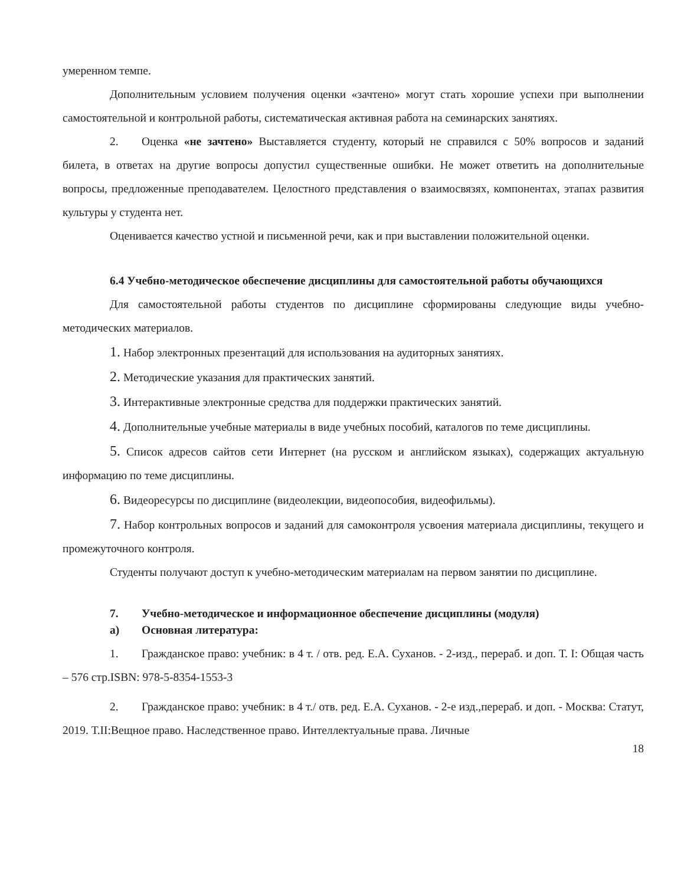умеренном темпе.
Дополнительным условием получения оценки «зачтено» могут стать хорошие успехи при выполнении самостоятельной и контрольной работы, систематическая активная работа на семинарских занятиях.
2. Оценка «не зачтено» Выставляется студенту, который не справился с 50% вопросов и заданий билета, в ответах на другие вопросы допустил существенные ошибки. Не может ответить на дополнительные вопросы, предложенные преподавателем. Целостного представления о взаимосвязях, компонентах, этапах развития культуры у студента нет.
Оценивается качество устной и письменной речи, как и при выставлении положительной оценки.
6.4 Учебно-методическое обеспечение дисциплины для самостоятельной работы обучающихся
Для самостоятельной работы студентов по дисциплине сформированы следующие виды учебно-методических материалов.
1. Набор электронных презентаций для использования на аудиторных занятиях.
2. Методические указания для практических занятий.
3. Интерактивные электронные средства для поддержки практических занятий.
4. Дополнительные учебные материалы в виде учебных пособий, каталогов по теме дисциплины.
5. Список адресов сайтов сети Интернет (на русском и английском языках), содержащих актуальную информацию по теме дисциплины.
6. Видеоресурсы по дисциплине (видеолекции, видеопособия, видеофильмы).
7. Набор контрольных вопросов и заданий для самоконтроля усвоения материала дисциплины, текущего и промежуточного контроля.
Студенты получают доступ к учебно-методическим материалам на первом занятии по дисциплине.
7. Учебно-методическое и информационное обеспечение дисциплины (модуля)
а) Основная литература:
1. Гражданское право: учебник: в 4 т. / отв. ред. Е.А. Суханов. - 2-изд., перераб. и доп. Т. I: Общая часть – 576 стр.ISBN: 978-5-8354-1553-3
2. Гражданское право: учебник: в 4 т./ отв. ред. Е.А. Суханов. - 2-е изд.,перераб. и доп. - Москва: Статут, 2019. Т.II:Вещное право. Наследственное право. Интеллектуальные права. Личные
18